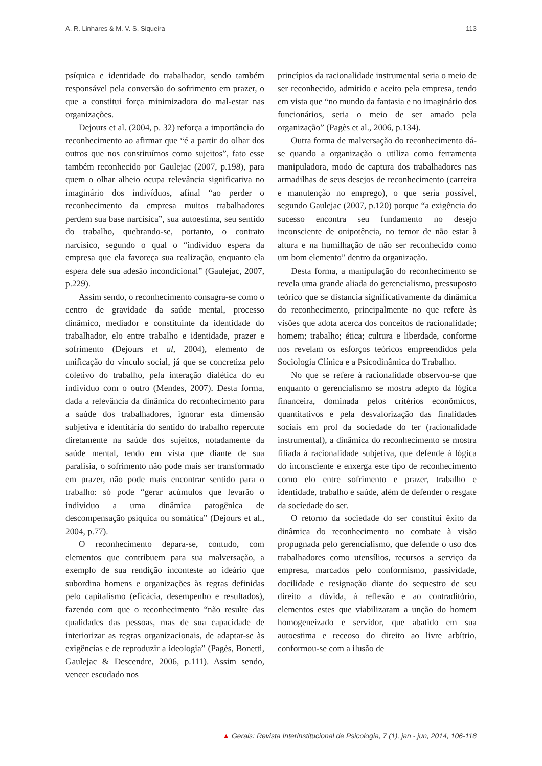A. R. Linhares & M. V. S. Siqueira 113
psíquica e identidade do trabalhador, sendo também responsável pela conversão do sofrimento em prazer, o que a constitui força minimizadora do mal-estar nas organizações.
Dejours et al. (2004, p. 32) reforça a importância do reconhecimento ao afirmar que “é a partir do olhar dos outros que nos constituímos como sujeitos”, fato esse também reconhecido por Gaulejac (2007, p.198), para quem o olhar alheio ocupa relevância significativa no imaginário dos indivíduos, afinal “ao perder o reconhecimento da empresa muitos trabalhadores perdem sua base narcísica”, sua autoestima, seu sentido do trabalho, quebrando-se, portanto, o contrato narcísico, segundo o qual o “indivíduo espera da empresa que ela favoreça sua realização, enquanto ela espera dele sua adesão incondicional” (Gaulejac, 2007, p.229).
Assim sendo, o reconhecimento consagra-se como o centro de gravidade da saúde mental, processo dinâmico, mediador e constituinte da identidade do trabalhador, elo entre trabalho e identidade, prazer e sofrimento (Dejours et al, 2004), elemento de unificação do vínculo social, já que se concretiza pelo coletivo do trabalho, pela interação dialética do eu indivíduo com o outro (Mendes, 2007). Desta forma, dada a relevância da dinâmica do reconhecimento para a saúde dos trabalhadores, ignorar esta dimensão subjetiva e identitária do sentido do trabalho repercute diretamente na saúde dos sujeitos, notadamente da saúde mental, tendo em vista que diante de sua paralisia, o sofrimento não pode mais ser transformado em prazer, não pode mais encontrar sentido para o trabalho: só pode “gerar acúmulos que levarão o indivíduo a uma dinâmica patogênica de descompensação psíquica ou somática” (Dejours et al., 2004, p.77).
O reconhecimento depara-se, contudo, com elementos que contribuem para sua malversação, a exemplo de sua rendição inconteste ao ideário que subordina homens e organizações às regras definidas pelo capitalismo (eficácia, desempenho e resultados), fazendo com que o reconhecimento “não resulte das qualidades das pessoas, mas de sua capacidade de interiorizar as regras organizacionais, de adaptar-se às exigências e de reproduzir a ideologia” (Pagès, Bonetti, Gaulejac & Descendre, 2006, p.111). Assim sendo, vencer escudado nos
princípios da racionalidade instrumental seria o meio de ser reconhecido, admitido e aceito pela empresa, tendo em vista que “no mundo da fantasia e no imaginário dos funcionários, seria o meio de ser amado pela organização” (Pagès et al., 2006, p.134).
Outra forma de malversação do reconhecimento dá-se quando a organização o utiliza como ferramenta manipuladora, modo de captura dos trabalhadores nas armadilhas de seus desejos de reconhecimento (carreira e manutenção no emprego), o que seria possível, segundo Gaulejac (2007, p.120) porque “a exigência do sucesso encontra seu fundamento no desejo inconsciente de onipotência, no temor de não estar à altura e na humilhação de não ser reconhecido como um bom elemento” dentro da organização.
Desta forma, a manipulação do reconhecimento se revela uma grande aliada do gerencialismo, pressuposto teórico que se distancia significativamente da dinâmica do reconhecimento, principalmente no que refere às visões que adota acerca dos conceitos de racionalidade; homem; trabalho; ética; cultura e liberdade, conforme nos revelam os esforços teóricos empreendidos pela Sociologia Clínica e a Psicodinâmica do Trabalho.
No que se refere à racionalidade observou-se que enquanto o gerencialismo se mostra adepto da lógica financeira, dominada pelos critérios econômicos, quantitativos e pela desvalorização das finalidades sociais em prol da sociedade do ter (racionalidade instrumental), a dinâmica do reconhecimento se mostra filiada à racionalidade subjetiva, que defende à lógica do inconsciente e enxerga este tipo de reconhecimento como elo entre sofrimento e prazer, trabalho e identidade, trabalho e saúde, além de defender o resgate da sociedade do ser.
O retorno da sociedade do ser constitui êxito da dinâmica do reconhecimento no combate à visão propugnada pelo gerencialismo, que defende o uso dos trabalhadores como utensílios, recursos a serviço da empresa, marcados pelo conformismo, passividade, docilidade e resignação diante do sequestro de seu direito a dúvida, à reflexão e ao contraditório, elementos estes que viabilizaram a unção do homem homogeneizado e servidor, que abatido em sua autoestima e receoso do direito ao livre arbítrio, conformou-se com a ilusão de
▲ Gerais: Revista Interinstitucional de Psicologia, 7 (1), jan - jun, 2014, 106-118